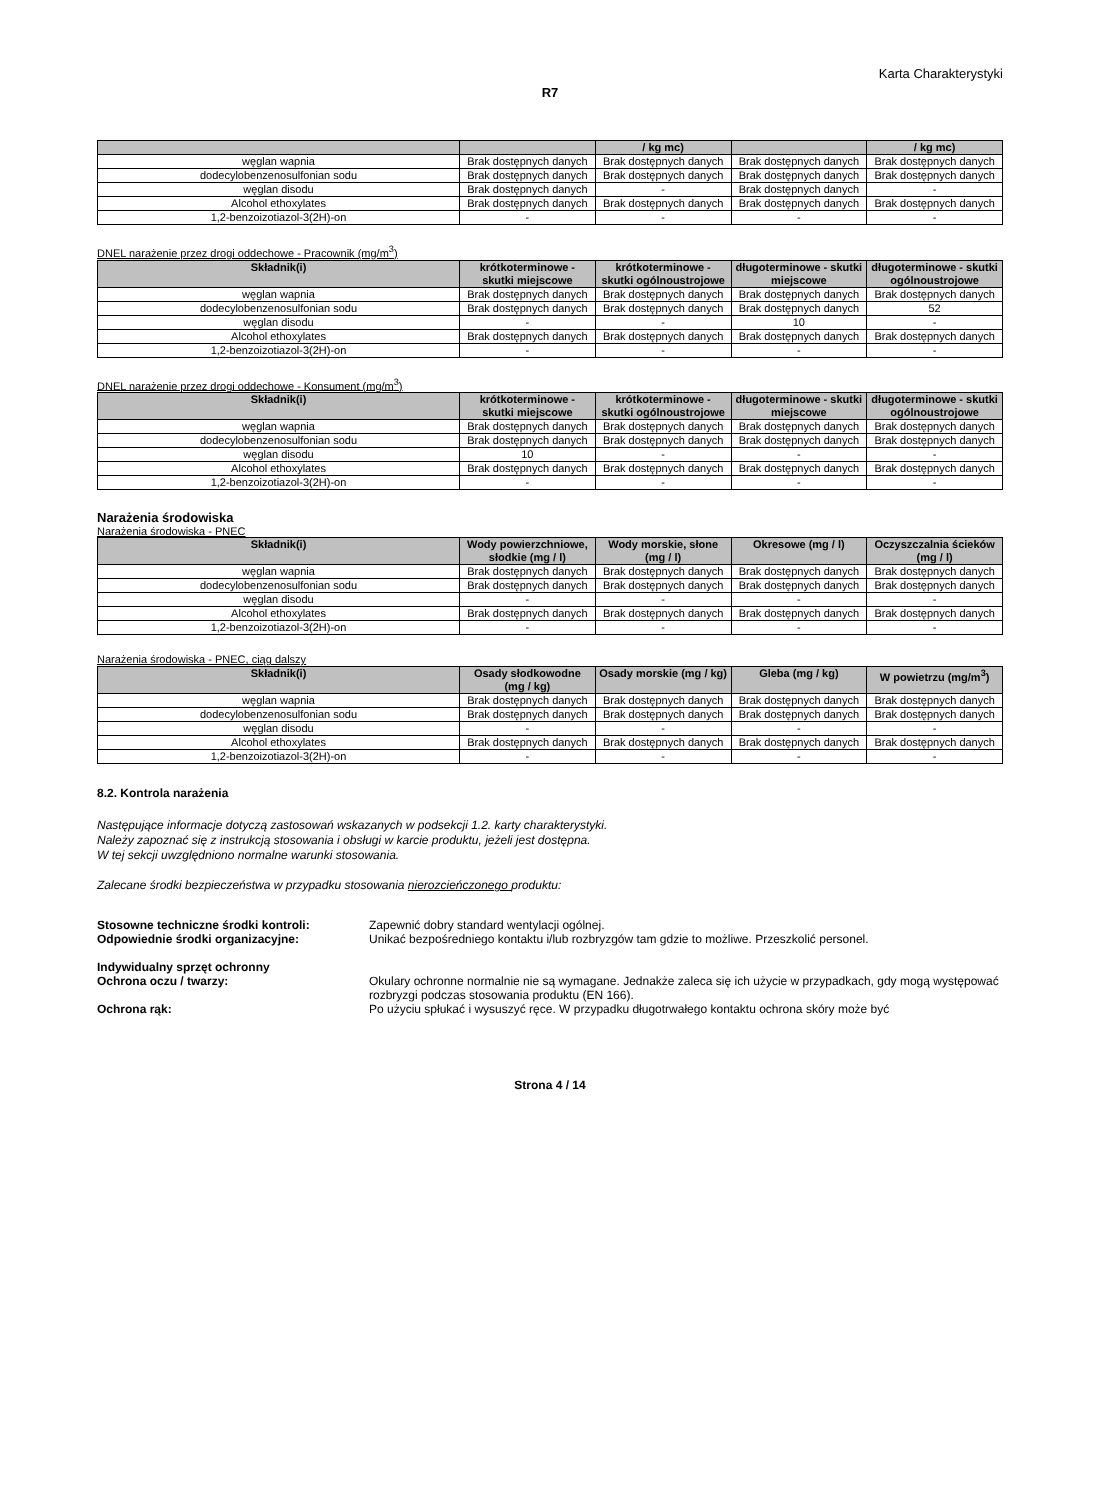Karta Charakterystyki
R7
| | | / kg mc) | | / kg mc) |
| --- | --- | --- | --- | --- |
| węglan wapnia | Brak dostępnych danych | Brak dostępnych danych | Brak dostępnych danych | Brak dostępnych danych |
| dodecylobenzenosulfonian sodu | Brak dostępnych danych | Brak dostępnych danych | Brak dostępnych danych | Brak dostępnych danych |
| węglan disodu | Brak dostępnych danych | - | Brak dostępnych danych | - |
| Alcohol ethoxylates | Brak dostępnych danych | Brak dostępnych danych | Brak dostępnych danych | Brak dostępnych danych |
| 1,2-benzoizotiazol-3(2H)-on | - | - | - | - |
DNEL narażenie przez drogi oddechowe - Pracownik (mg/m<sup>3</sup>)
| Składnik(i) | krótkoterminowe - skutki miejscowe | krótkoterminowe - skutki ogólnoustrojowe | długoterminowe - skutki miejscowe | długoterminowe - skutki ogólnoustrojowe |
| --- | --- | --- | --- | --- |
| węglan wapnia | Brak dostępnych danych | Brak dostępnych danych | Brak dostępnych danych | Brak dostępnych danych |
| dodecylobenzenosulfonian sodu | Brak dostępnych danych | Brak dostępnych danych | Brak dostępnych danych | 52 |
| węglan disodu | - | - | 10 | - |
| Alcohol ethoxylates | Brak dostępnych danych | Brak dostępnych danych | Brak dostępnych danych | Brak dostępnych danych |
| 1,2-benzoizotiazol-3(2H)-on | - | - | - | - |
DNEL narażenie przez drogi oddechowe - Konsument (mg/m<sup>3</sup>)
| Składnik(i) | krótkoterminowe - skutki miejscowe | krótkoterminowe - skutki ogólnoustrojowe | długoterminowe - skutki miejscowe | długoterminowe - skutki ogólnoustrojowe |
| --- | --- | --- | --- | --- |
| węglan wapnia | Brak dostępnych danych | Brak dostępnych danych | Brak dostępnych danych | Brak dostępnych danych |
| dodecylobenzenosulfonian sodu | Brak dostępnych danych | Brak dostępnych danych | Brak dostępnych danych | Brak dostępnych danych |
| węglan disodu | 10 | - | - | - |
| Alcohol ethoxylates | Brak dostępnych danych | Brak dostępnych danych | Brak dostępnych danych | Brak dostępnych danych |
| 1,2-benzoizotiazol-3(2H)-on | - | - | - | - |
Narażenia środowiska
Narażenia środowiska - PNEC
| Składnik(i) | Wody powierzchniowe, słodkie (mg / l) | Wody morskie, słone (mg / l) | Okresowe (mg / l) | Oczyszczalnia ścieków (mg / l) |
| --- | --- | --- | --- | --- |
| węglan wapnia | Brak dostępnych danych | Brak dostępnych danych | Brak dostępnych danych | Brak dostępnych danych |
| dodecylobenzenosulfonian sodu | Brak dostępnych danych | Brak dostępnych danych | Brak dostępnych danych | Brak dostępnych danych |
| węglan disodu | - | - | - | - |
| Alcohol ethoxylates | Brak dostępnych danych | Brak dostępnych danych | Brak dostępnych danych | Brak dostępnych danych |
| 1,2-benzoizotiazol-3(2H)-on | - | - | - | - |
Narażenia środowiska - PNEC, ciąg dalszy
| Składnik(i) | Osady słodkowodne (mg / kg) | Osady morskie (mg / kg) | Gleba (mg / kg) | W powietrzu (mg/m<sup>3</sup>) |
| --- | --- | --- | --- | --- |
| węglan wapnia | Brak dostępnych danych | Brak dostępnych danych | Brak dostępnych danych | Brak dostępnych danych |
| dodecylobenzenosulfonian sodu | Brak dostępnych danych | Brak dostępnych danych | Brak dostępnych danych | Brak dostępnych danych |
| węglan disodu | - | - | - | - |
| Alcohol ethoxylates | Brak dostępnych danych | Brak dostępnych danych | Brak dostępnych danych | Brak dostępnych danych |
| 1,2-benzoizotiazol-3(2H)-on | - | - | - | - |
8.2. Kontrola narażenia
Następujące informacje dotyczą zastosowań wskazanych w podsekcji 1.2. karty charakterystyki.
Należy zapoznać się z instrukcją stosowania i obsługi w karcie produktu, jeżeli jest dostępna.
W tej sekcji uwzględniono normalne warunki stosowania.
Zalecane środki bezpieczeństwa w przypadku stosowania nierozcieńczonego produktu:
Stosowne techniczne środki kontroli: Zapewnić dobry standard wentylacji ogólnej.
Odpowiednie środki organizacyjne: Unikać bezpośredniego kontaktu i/lub rozbryzgów tam gdzie to możliwe. Przeszkolić personel.
Indywidualny sprzęt ochronny
Ochrona oczu / twarzy: Okulary ochronne normalnie nie są wymagane. Jednakże zaleca się ich użycie w przypadkach, gdy mogą występować rozbryzgi podczas stosowania produktu (EN 166).
Ochrona rąk: Po użyciu spłukać i wysuszyć ręce. W przypadku długotrwałego kontaktu ochrona skóry może być
Strona 4 / 14